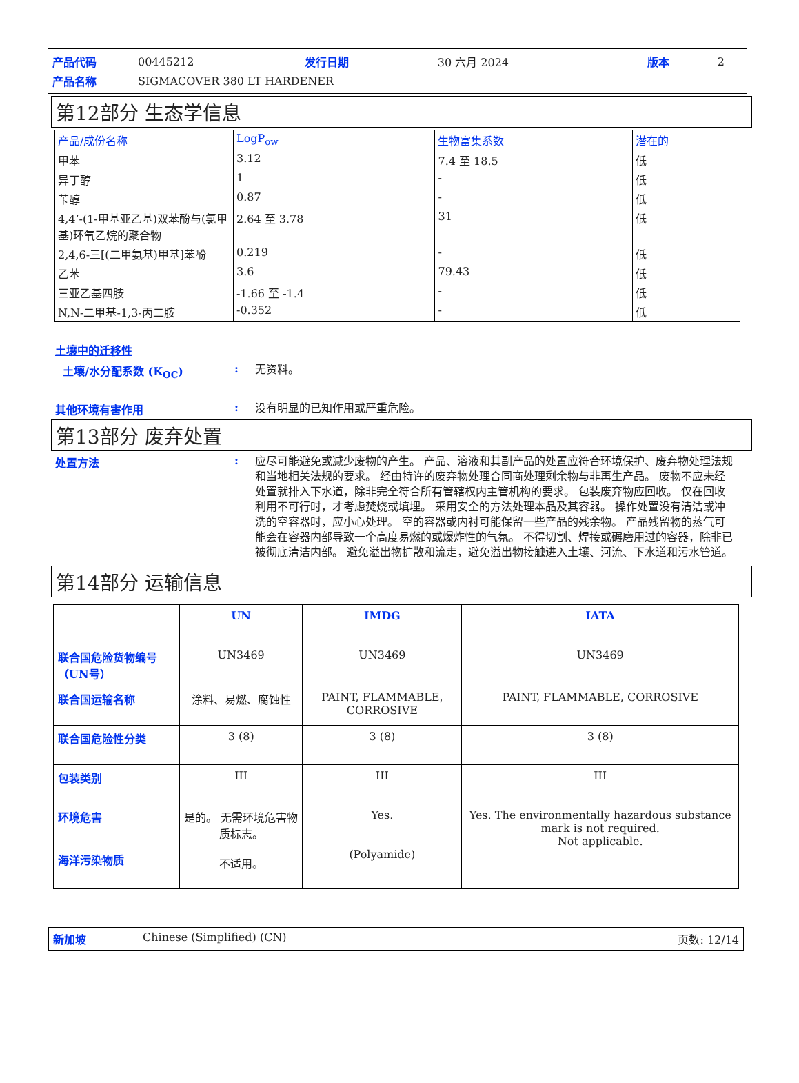| 产品代码 | 00445212 | 发行日期 | 30 六月 2024 | 版本 | 2 |
| 产品名称 | SIGMACOVER 380 LT HARDENER | | | | |
第12部分 生态学信息
| 产品/成份名称 | LogP<sub>ow</sub> | 生物富集系数 | 潜在的 |
| --- | --- | --- | --- |
| 甲苯 | 3.12 | 7.4 至 18.5 | 低 |
| 异丁醇 | 1 | - | 低 |
| 苄醇 | 0.87 | - | 低 |
| 4,4’-(1-甲基亚乙基)双苯酚与(氯甲 基)环氧乙烷的聚合物 | 2.64 至 3.78 | 31 | 低 |
| 2,4,6-三[(二甲氨基)甲基]苯酚 | 0.219 | - | 低 |
| 乙苯 | 3.6 | 79.43 | 低 |
| 三亚乙基四胺 | -1.66 至 -1.4 | - | 低 |
| N,N-二甲基-1,3-丙二胺 | -0.352 | - | 低 |
土壤中的迁移性
土壤/水分配系数 (K<sub>OC</sub>) :
无资料。
其他环境有害作用 :
没有明显的已知作用或严重危险。
第13部分 废弃处置
处置方法 :
应尽可能避免或减少废物的产生。 产品、溶液和其副产品的处置应符合环境保护、废弃物处理法规和当地相关法规的要求。 经由特许的废弃物处理合同商处理剩余物与非再生产品。 废物不应未经处置就排入下水道，除非完全符合所有管辖权内主管机构的要求。 包装废弃物应回收。 仅在回收利用不可行时，才考虑焚烧或填埋。 采用安全的方法处理本品及其容器。 操作处置没有清洁或冲洗的空容器时，应小心处理。 空的容器或内衬可能保留一些产品的残余物。 产品残留物的蒸气可能会在容器内部导致一个高度易燃的或爆炸性的气氛。 不得切割、焊接或碾磨用过的容器，除非已被彻底清洁内部。 避免溢出物扩散和流走，避免溢出物接触进入土壤、河流、下水道和污水管道。
第14部分 运输信息
| | UN | IMDG | IATA |
| --- | --- | --- | --- |
| 联合国危险货物编号（UN号） | UN3469 | UN3469 | UN3469 |
| 联合国运输名称 | 涂料、易燃、腐蚀性 | PAINT, FLAMMABLE, CORROSIVE | PAINT, FLAMMABLE, CORROSIVE |
| 联合国危险性分类 | 3 (8) | 3 (8) | 3 (8) |
| 包装类别 | III | III | III |
| 环境危害 海洋污染物质 | 是的。 无需环境危害物质标志。 不适用。 | Yes. (Polyamide) | Yes. The environmentally hazardous substance mark is not required. Not applicable. |
新加坡 Chinese (Simplified) (CN) 页数: 12/14